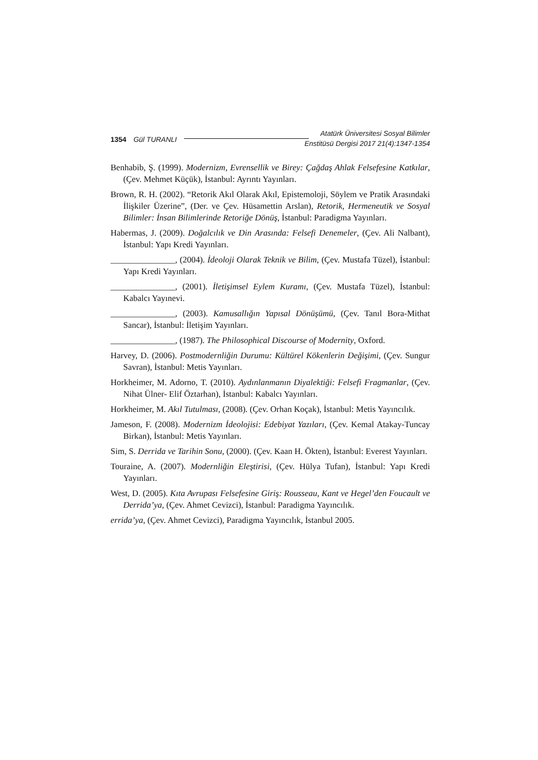1354 Gül TURANLI Atatürk Üniversitesi Sosyal Bilimler
Enstitüsü Dergisi 2017 21(4):1347-1354
Benhabib, Ş. (1999). Modernizm, Evrensellik ve Birey: Çağdaş Ahlak Felsefesine Katkılar, (Çev. Mehmet Küçük), İstanbul: Ayrıntı Yayınları.
Brown, R. H. (2002). “Retorik Akıl Olarak Akıl, Epistemoloji, Söylem ve Pratik Arasındaki İlişkiler Üzerine”, (Der. ve Çev. Hüsamettin Arslan), Retorik, Hermeneutik ve Sosyal Bilimler: İnsan Bilimlerinde Retoriğe Dönüş, İstanbul: Paradigma Yayınları.
Habermas, J. (2009). Doğalcılık ve Din Arasında: Felsefi Denemeler, (Çev. Ali Nalbant), İstanbul: Yapı Kredi Yayınları.
_______________, (2004). İdeoloji Olarak Teknik ve Bilim, (Çev. Mustafa Tüzel), İstanbul: Yapı Kredi Yayınları.
_______________, (2001). İletişimsel Eylem Kuramı, (Çev. Mustafa Tüzel), İstanbul: Kabalcı Yayınevi.
_______________, (2003). Kamusallığın Yapısal Dönüşümü, (Çev. Tanıl Bora-Mithat Sancar), İstanbul: İletişim Yayınları.
_______________, (1987). The Philosophical Discourse of Modernity, Oxford.
Harvey, D. (2006). Postmodernliğin Durumu: Kültürel Kökenlerin Değişimi, (Çev. Sungur Savran), İstanbul: Metis Yayınları.
Horkheimer, M. Adorno, T. (2010). Aydınlanmanın Diyalektiği: Felsefi Fragmanlar, (Çev. Nihat Ülner- Elif Öztarhan), İstanbul: Kabalcı Yayınları.
Horkheimer, M. Akıl Tutulması, (2008). (Çev. Orhan Koçak), İstanbul: Metis Yayıncılık.
Jameson, F. (2008). Modernizm İdeolojisi: Edebiyat Yazıları, (Çev. Kemal Atakay-Tuncay Birkan), İstanbul: Metis Yayınları.
Sim, S. Derrida ve Tarihin Sonu, (2000). (Çev. Kaan H. Ökten), İstanbul: Everest Yayınları.
Touraine, A. (2007). Modernliğin Eleştirisi, (Çev. Hülya Tufan), İstanbul: Yapı Kredi Yayınları.
West, D. (2005). Kıta Avrupası Felsefesine Giriş: Rousseau, Kant ve Hegel’den Foucault ve Derrida’ya, (Çev. Ahmet Cevizci), İstanbul: Paradigma Yayıncılık.
errida’ya, (Çev. Ahmet Cevizci), Paradigma Yayıncılık, İstanbul 2005.